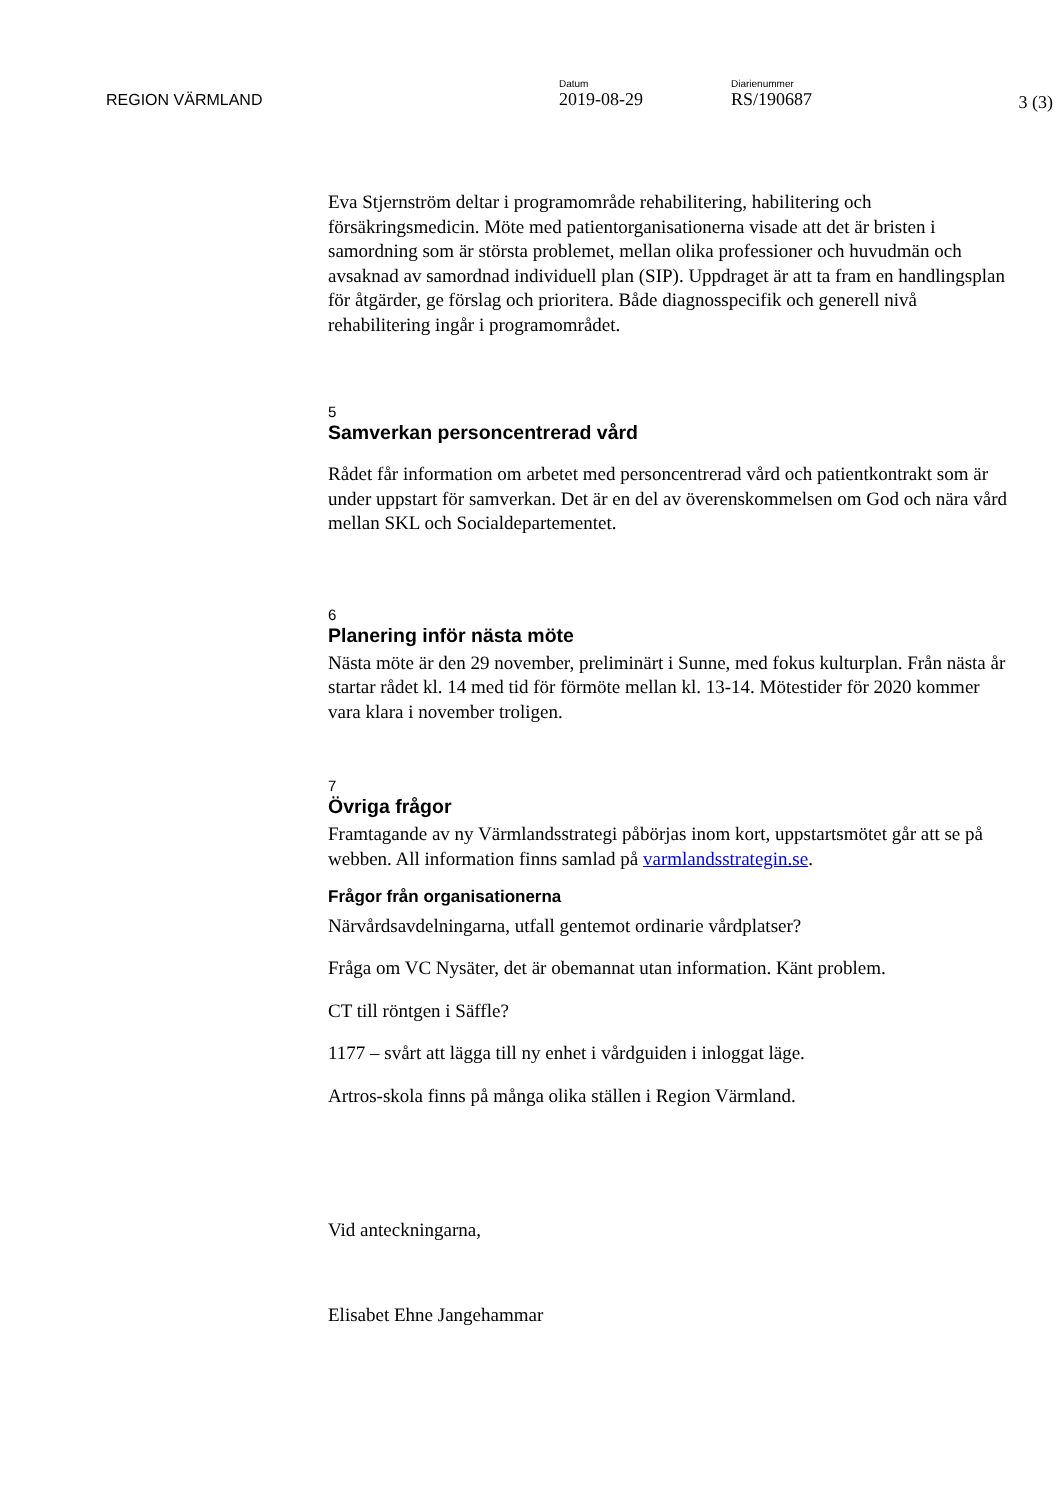REGION VÄRMLAND
Datum
2019-08-29
Diarienummer
RS/190687
3 (3)
Eva Stjernström deltar i programområde rehabilitering, habilitering och försäkringsmedicin. Möte med patientorganisationerna visade att det är bristen i samordning som är största problemet, mellan olika professioner och huvudmän och avsaknad av samordnad individuell plan (SIP). Uppdraget är att ta fram en handlingsplan för åtgärder, ge förslag och prioritera. Både diagnosspecifik och generell nivå rehabilitering ingår i programområdet.
5
Samverkan personcentrerad vård
Rådet får information om arbetet med personcentrerad vård och patientkontrakt som är under uppstart för samverkan. Det är en del av överenskommelsen om God och nära vård mellan SKL och Socialdepartementet.
6
Planering inför nästa möte
Nästa möte är den 29 november, preliminärt i Sunne, med fokus kulturplan. Från nästa år startar rådet kl. 14 med tid för förmöte mellan kl. 13-14. Mötestider för 2020 kommer vara klara i november troligen.
7
Övriga frågor
Framtagande av ny Värmlandsstrategi påbörjas inom kort, uppstartsmötet går att se på webben. All information finns samlad på varmlandsstrategin.se.
Frågor från organisationerna
Närvårdsavdelningarna, utfall gentemot ordinarie vårdplatser?
Fråga om VC Nysäter, det är obemannat utan information. Känt problem.
CT till röntgen i Säffle?
1177 – svårt att lägga till ny enhet i vårdguiden i inloggat läge.
Artros-skola finns på många olika ställen i Region Värmland.
Vid anteckningarna,
Elisabet Ehne Jangehammar